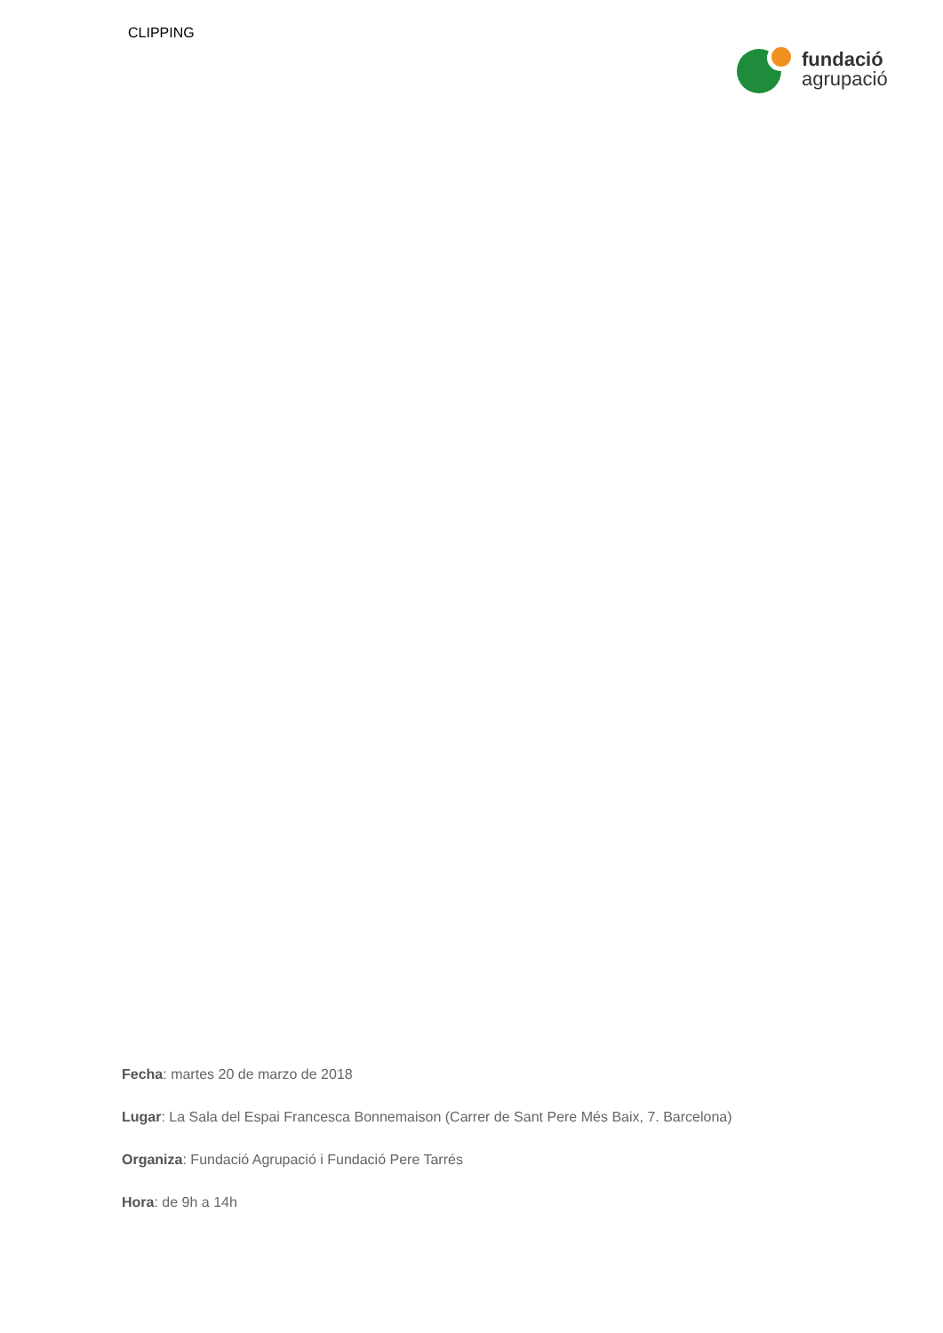CLIPPING
fundació
agrupació
Fecha: martes 20 de marzo de 2018
Lugar: La Sala del Espai Francesca Bonnemaison (Carrer de Sant Pere Més Baix, 7. Barcelona)
Organiza: Fundació Agrupació i Fundació Pere Tarrés
Hora: de 9h a 14h